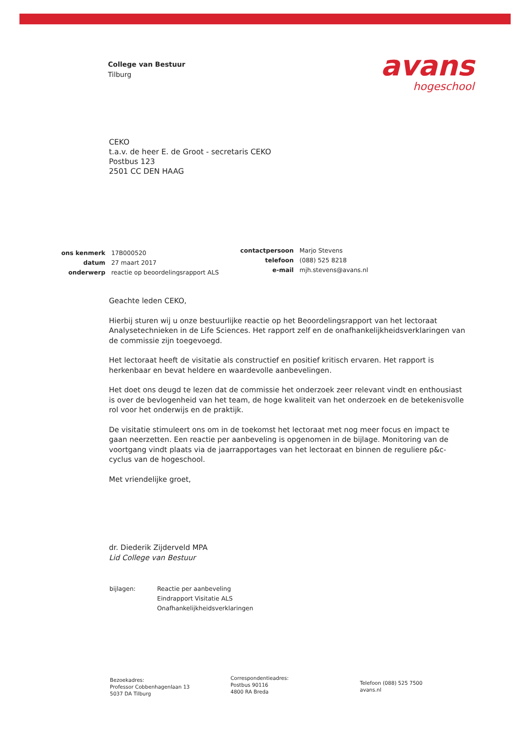College van Bestuur
Tilburg
avans
hogeschool
CEKO
t.a.v. de heer E. de Groot - secretaris CEKO
Postbus 123
2501 CC DEN HAAG
| ons kenmerk | 17B000520 |
| datum | 27 maart 2017 |
| onderwerp | reactie op beoordelingsrapport ALS |
| contactpersoon | Marjo Stevens |
| telefoon | (088) 525 8218 |
| e-mail | mjh.stevens@avans.nl |
Geachte leden CEKO,
Hierbij sturen wij u onze bestuurlijke reactie op het Beoordelingsrapport van het lectoraat Analysetechnieken in de Life Sciences. Het rapport zelf en de onafhankelijkheidsverklaringen van de commissie zijn toegevoegd.
Het lectoraat heeft de visitatie als constructief en positief kritisch ervaren. Het rapport is herkenbaar en bevat heldere en waardevolle aanbevelingen.
Het doet ons deugd te lezen dat de commissie het onderzoek zeer relevant vindt en enthousiast is over de bevlogenheid van het team, de hoge kwaliteit van het onderzoek en de betekenisvolle rol voor het onderwijs en de praktijk.
De visitatie stimuleert ons om in de toekomst het lectoraat met nog meer focus en impact te gaan neerzetten. Een reactie per aanbeveling is opgenomen in de bijlage. Monitoring van de voortgang vindt plaats via de jaarrapportages van het lectoraat en binnen de reguliere p&c-cyclus van de hogeschool.
Met vriendelijke groet,
dr. Diederik Zijderveld MPA
Lid College van Bestuur
bijlagen: Reactie per aanbeveling
Eindrapport Visitatie ALS
Onafhankelijkheidsverklaringen
Bezoekadres:
Professor Cobbenhagenlaan 13
5037 DA Tilburg
Correspondentieadres:
Postbus 90116
4800 RA Breda
Telefoon (088) 525 7500
avans.nl